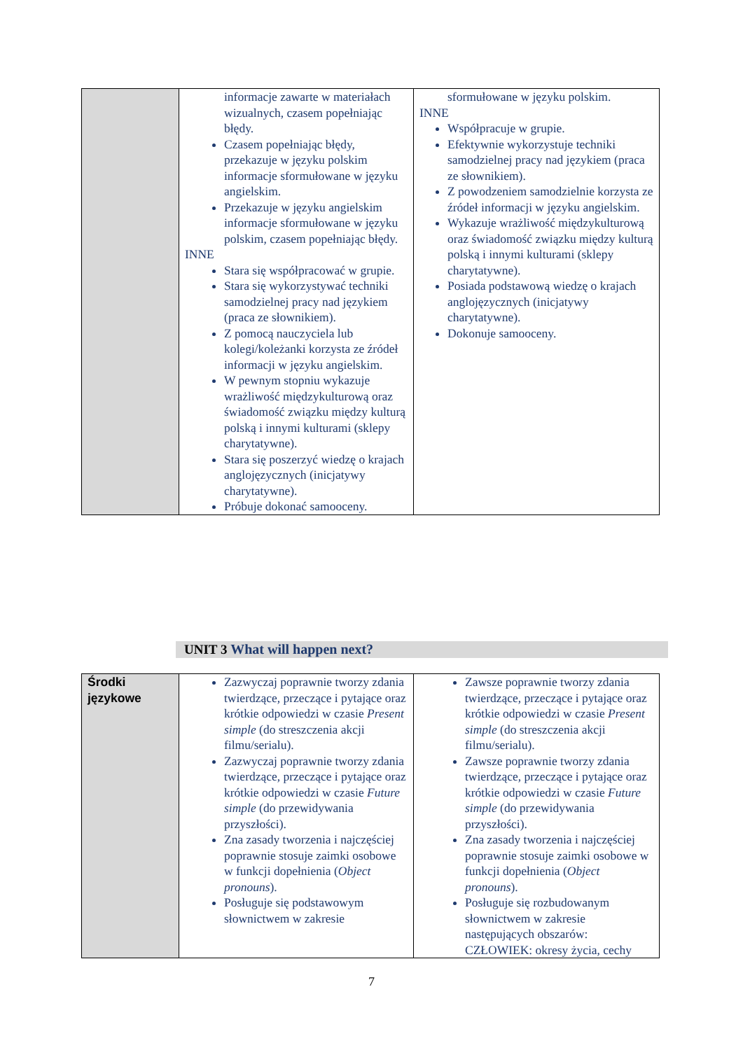| | informacje zawarte w materiałach wizualnych, czasem popełniając błędy. Czasem popełniając błędy, przekazuje w języku polskim informacje sformułowane w języku angielskim. Przekazuje w języku angielskim informacje sformułowane w języku polskim, czasem popełniając błędy. INNE Stara się współpracować w grupie. Stara się wykorzystywać techniki samodzielnej pracy nad językiem (praca ze słownikiem). Z pomocą nauczyciela lub kolegi/koleżanki korzysta ze źródeł informacji w języku angielskim. W pewnym stopniu wykazuje wrażliwość międzykulturową oraz świadomość związku między kulturą polską i innymi kulturami (sklepy charytatywne). Stara się poszerzyć wiedzę o krajach anglojęzycznych (inicjatywy charytatywne). Próbuje dokonać samooceny. | sformułowane w języku polskim. INNE Współpracuje w grupie. Efektywnie wykorzystuje techniki samodzielnej pracy nad językiem (praca ze słownikiem). Z powodzeniem samodzielnie korzysta ze źródeł informacji w języku angielskim. Wykazuje wrażliwość międzykulturową oraz świadomość związku między kulturą polską i innymi kulturami (sklepy charytatywne). Posiada podstawową wiedzę o krajach anglojęzycznych (inicjatywy charytatywne). Dokonuje samooceny. |
UNIT 3 What will happen next?
| Środki językowe | Zazwyczaj poprawnie tworzy zdania twierdzące, przeczące i pytające oraz krótkie odpowiedzi w czasie Present simple (do streszczenia akcji filmu/serialu). Zazwyczaj poprawnie tworzy zdania twierdzące, przeczące i pytające oraz krótkie odpowiedzi w czasie Future simple (do przewidywania przyszłości). Zna zasady tworzenia i najczęściej poprawnie stosuje zaimki osobowe w funkcji dopełnienia ( Object pronouns ). Posługuje się podstawowym słownictwem w zakresie | Zawsze poprawnie tworzy zdania twierdzące, przeczące i pytające oraz krótkie odpowiedzi w czasie Present simple (do streszczenia akcji filmu/serialu). Zawsze poprawnie tworzy zdania twierdzące, przeczące i pytające oraz krótkie odpowiedzi w czasie Future simple (do przewidywania przyszłości). Zna zasady tworzenia i najczęściej poprawnie stosuje zaimki osobowe w funkcji dopełnienia ( Object pronouns ). Posługuje się rozbudowanym słownictwem w zakresie następujących obszarów: CZŁOWIEK: okresy życia, cechy |
7